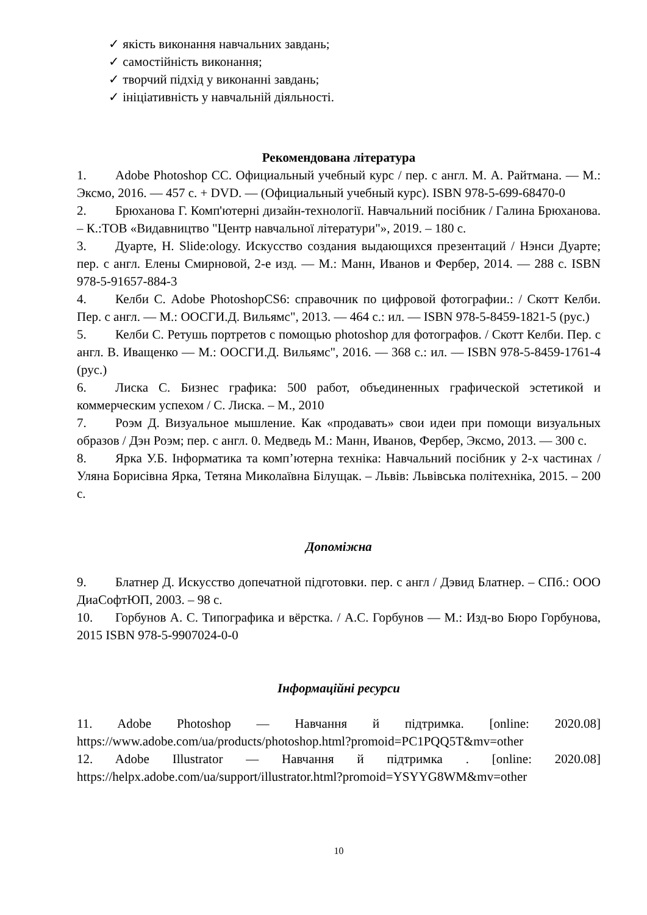✓ якість виконання навчальних завдань;
✓ самостійність виконання;
✓ творчий підхід у виконанні завдань;
✓ ініціативність у навчальній діяльності.
Рекомендована література
1. Adobe Photoshop CC. Официальный учебный курс / пер. с англ. М. А. Райтмана. — М.: Эксмо, 2016. — 457 с. + DVD. — (Официальный учебный курс). ISBN 978-5-699-68470-0
2. Брюханова Г. Комп'ютерні дизайн-технології. Навчальний посібник / Галина Брюханова. – К.:ТОВ «Видавництво "Центр навчальної літератури"», 2019. – 180 с.
3. Дуарте, Н. Slide:ology. Искусство создания выдающихся презентаций / Нэнси Дуарте; пер. с англ. Елены Смирновой, 2-е изд. — М.: Манн, Иванов и Фербер, 2014. — 288 с. ISBN 978-5-91657-884-3
4. Келби С. Adobe PhotoshopCS6: справочник по цифровой фотографии.: / Скотт Келби. Пер. с англ. — М.: ООСГИ.Д. Вильямс", 2013. — 464 с.: ил. — ISBN 978-5-8459-1821-5 (рус.)
5. Келби С. Ретушь портретов с помощью photoshop для фотографов. / Скотт Келби. Пер. с англ. В. Иващенко — М.: ООСГИ.Д. Вильямс", 2016. — 368 с.: ил. — ISBN 978-5-8459-1761-4 (рус.)
6. Лиска С. Бизнес графика: 500 работ, объединенных графической эстетикой и коммерческим успехом / С. Лиска. – М., 2010
7. Роэм Д. Визуальное мышление. Как «продавать» свои идеи при помощи визуальных образов / Дэн Роэм; пер. с англ. 0. Медведь М.: Манн, Иванов, Фербер, Эксмо, 2013. — 300 с.
8. Ярка У.Б. Інформатика та комп’ютерна техніка: Навчальний посібник у 2-х частинах / Уляна Борисівна Ярка, Тетяна Миколаївна Білущак. – Львів: Львівська політехніка, 2015. – 200 с.
Допоміжна
9. Блатнер Д. Искусство допечатной підготовки. пер. с англ / Дэвид Блатнер. – СПб.: ООО ДиаСофтЮП, 2003. – 98 с.
10. Горбунов А. С. Типографика и вёрстка. / А.С. Горбунов — М.: Изд-во Бюро Горбунова, 2015 ISBN 978-5-9907024-0-0
Інформаційні ресурси
11. Adobe Photoshop — Навчання й підтримка. [online: 2020.08]
https://www.adobe.com/ua/products/photoshop.html?promoid=PC1PQQ5T&mv=other
12. Adobe Illustrator — Навчання й підтримка . [online: 2020.08]
https://helpx.adobe.com/ua/support/illustrator.html?promoid=YSYYG8WM&mv=other
10